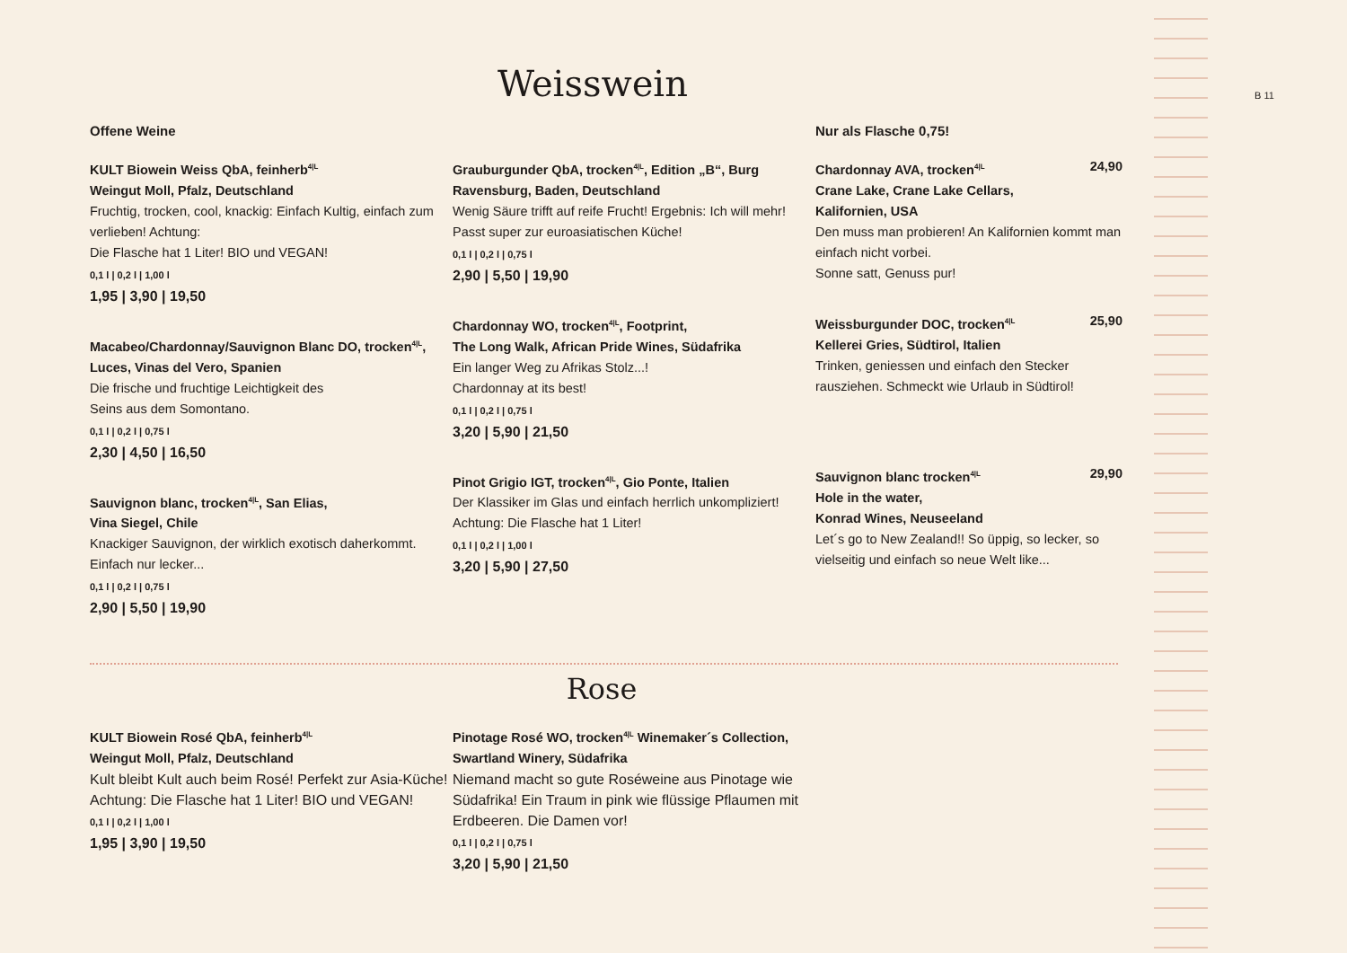B 11
Weisswein
Offene Weine
KULT Biowein Weiss QbA, feinherb<sup>4|L</sup>
Weingut Moll, Pfalz, Deutschland
Fruchtig, trocken, cool, knackig: Einfach Kultig, einfach zum verlieben! Achtung:
Die Flasche hat 1 Liter! BIO und VEGAN!
0,1 l | 0,2 l | 1,00 l
1,95 | 3,90 | 19,50
Macabeo/Chardonnay/Sauvignon Blanc DO, trocken<sup>4|L</sup>, Luces, Vinas del Vero, Spanien
Die frische und fruchtige Leichtigkeit des
Seins aus dem Somontano.
0,1 l | 0,2 l | 0,75 l
2,30 | 4,50 | 16,50
Sauvignon blanc, trocken<sup>4|L</sup>, San Elias,
Vina Siegel, Chile
Knackiger Sauvignon, der wirklich exotisch daherkommt. Einfach nur lecker...
0,1 l | 0,2 l | 0,75 l
2,90 | 5,50 | 19,90
Grauburgunder QbA, trocken<sup>4|L</sup>, Edition „B“, Burg Ravensburg, Baden, Deutschland
Wenig Säure trifft auf reife Frucht! Ergebnis: Ich will mehr! Passt super zur euroasiatischen Küche!
0,1 l | 0,2 l | 0,75 l
2,90 | 5,50 | 19,90
Chardonnay WO, trocken<sup>4|L</sup>, Footprint,
The Long Walk, African Pride Wines, Südafrika
Ein langer Weg zu Afrikas Stolz...!
Chardonnay at its best!
0,1 l | 0,2 l | 0,75 l
3,20 | 5,90 | 21,50
Pinot Grigio IGT, trocken<sup>4|L</sup>, Gio Ponte, Italien
Der Klassiker im Glas und einfach herrlich unkompliziert! Achtung: Die Flasche hat 1 Liter!
0,1 l | 0,2 l | 1,00 l
3,20 | 5,90 | 27,50
Nur als Flasche 0,75!
Chardonnay AVA, trocken<sup>4|L</sup> 24,90
Crane Lake, Crane Lake Cellars,
Kalifornien, USA
Den muss man probieren! An Kalifornien kommt man einfach nicht vorbei.
Sonne satt, Genuss pur!
Weissburgunder DOC, trocken<sup>4|L</sup> 25,90
Kellerei Gries, Südtirol, Italien
Trinken, geniessen und einfach den Stecker rausziehen. Schmeckt wie Urlaub in Südtirol!
Sauvignon blanc trocken<sup>4|L</sup> 29,90
Hole in the water,
Konrad Wines, Neuseeland
Let´s go to New Zealand!! So üppig, so lecker, so vielseitig und einfach so neue Welt like...
Rose
KULT Biowein Rosé QbA, feinherb<sup>4|L</sup>
Weingut Moll, Pfalz, Deutschland
Kult bleibt Kult auch beim Rosé! Perfekt zur Asia-Küche! Achtung: Die Flasche hat 1 Liter! BIO und VEGAN!
0,1 l | 0,2 l | 1,00 l
1,95 | 3,90 | 19,50
Pinotage Rosé WO, trocken<sup>4|L</sup> Winemaker´s Collection, Swartland Winery, Südafrika
Niemand macht so gute Roséweine aus Pinotage wie Südafrika! Ein Traum in pink wie flüssige Pflaumen mit Erdbeeren. Die Damen vor!
0,1 l | 0,2 l | 0,75 l
3,20 | 5,90 | 21,50